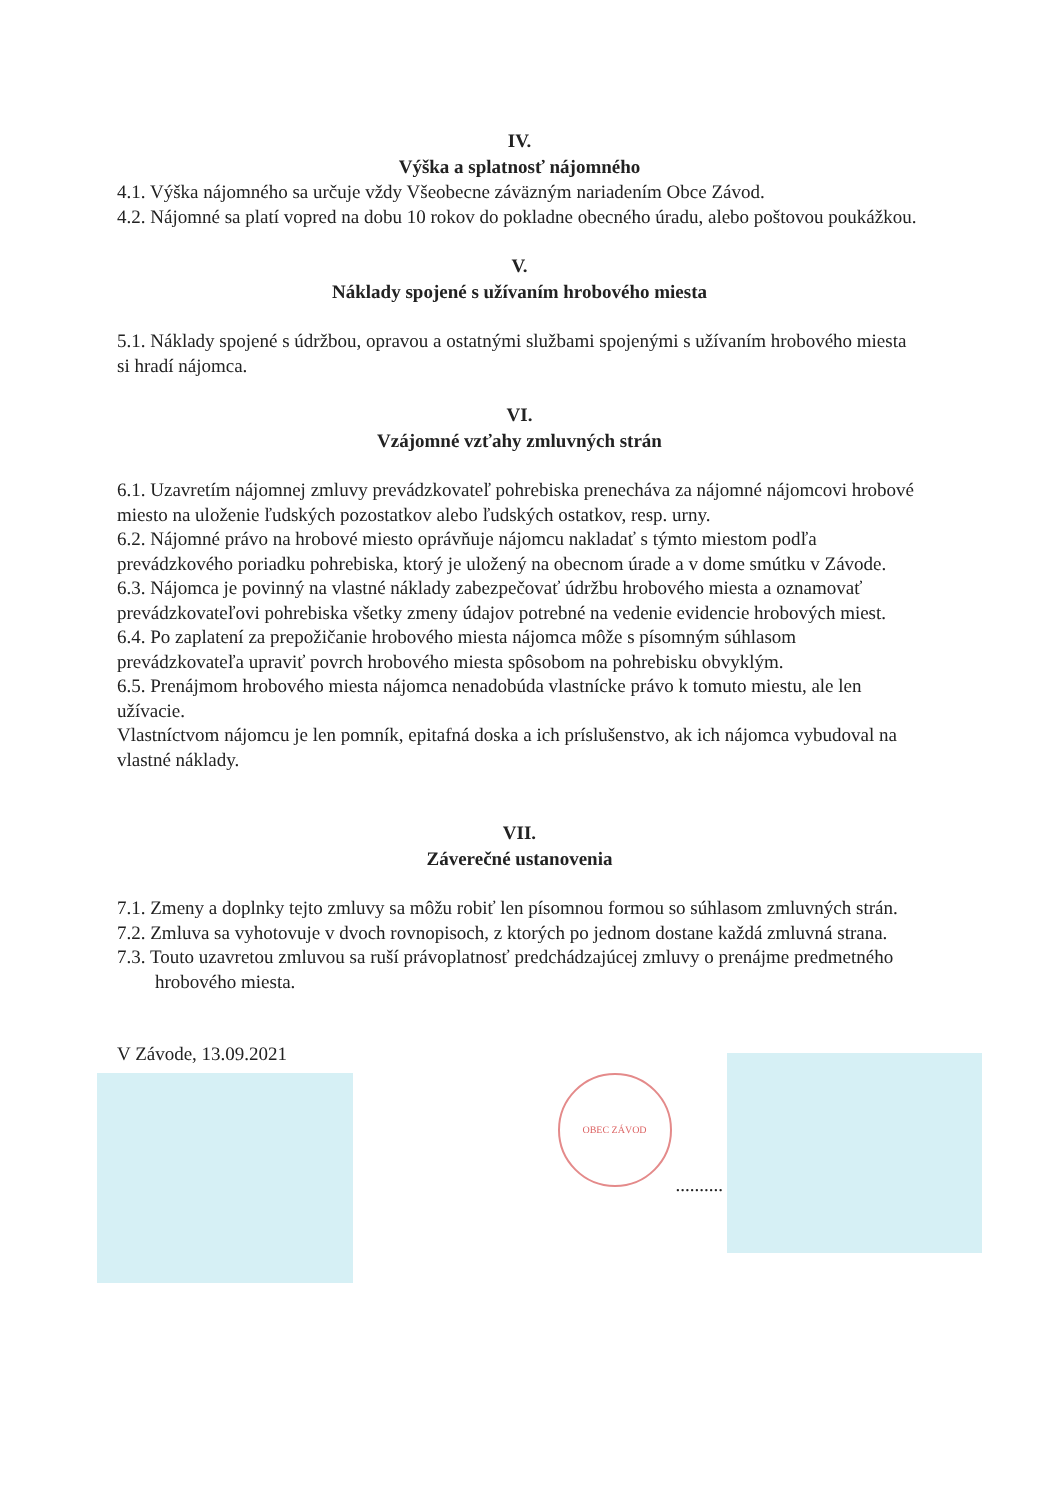IV.
Výška a splatnosť nájomného
4.1. Výška nájomného sa určuje vždy Všeobecne záväzným nariadením Obce Závod.
4.2. Nájomné sa platí vopred na dobu 10 rokov do pokladne obecného úradu, alebo poštovou poukážkou.
V.
Náklady spojené s užívaním hrobového miesta
5.1. Náklady spojené s údržbou, opravou a ostatnými službami spojenými s užívaním hrobového miesta si hradí nájomca.
VI.
Vzájomné vzťahy zmluvných strán
6.1. Uzavretím nájomnej zmluvy prevádzkovateľ pohrebiska prenecháva za nájomné nájomcovi hrobové miesto na uloženie ľudských pozostatkov alebo ľudských ostatkov, resp. urny.
6.2. Nájomné právo na hrobové miesto oprávňuje nájomcu nakladať s týmto miestom podľa prevádzkového poriadku pohrebiska, ktorý je uložený na obecnom úrade a v dome smútku v Závode.
6.3. Nájomca je povinný na vlastné náklady zabezpečovať údržbu hrobového miesta a oznamovať prevádzkovateľovi pohrebiska všetky zmeny údajov potrebné na vedenie evidencie hrobových miest.
6.4. Po zaplatení za prepožičanie hrobového miesta nájomca môže s písomným súhlasom prevádzkovateľa upraviť povrch hrobového miesta spôsobom na pohrebisku obvyklým.
6.5. Prenájmom hrobového miesta nájomca nenadobúda vlastnícke právo k tomuto miestu, ale len užívacie.
Vlastníctvom nájomcu je len pomník, epitafná doska a ich príslušenstvo, ak ich nájomca vybudoval na vlastné náklady.
VII.
Záverečné ustanovenia
7.1. Zmeny a doplnky tejto zmluvy sa môžu robiť len písomnou formou so súhlasom zmluvných strán.
7.2. Zmluva sa vyhotovuje v dvoch rovnopisoch, z ktorých po jednom dostane každá zmluvná strana.
7.3. Touto uzavretou zmluvou sa ruší právoplatnosť predchádzajúcej zmluvy o prenájme predmetného hrobového miesta.
V Závode, 13.09.2021
OBEC ZÁVOD
..........